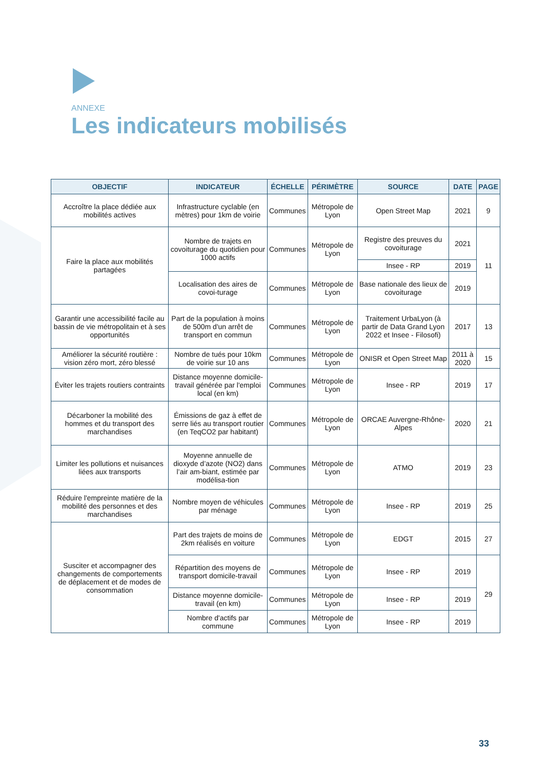ANNEXE
Les indicateurs mobilisés
| OBJECTIF | INDICATEUR | ÉCHELLE | PÉRIMÈTRE | SOURCE | DATE | PAGE |
| --- | --- | --- | --- | --- | --- | --- |
| Accroître la place dédiée aux mobilités actives | Infrastructure cyclable (en mètres) pour 1km de voirie | Communes | Métropole de Lyon | Open Street Map | 2021 | 9 |
| Faire la place aux mobilités partagées | Nombre de trajets en covoiturage du quotidien pour 1000 actifs | Communes | Métropole de Lyon | Registre des preuves du covoiturage | 2021 | 11 |
| | | | | Insee - RP | 2019 | |
| | Localisation des aires de covoi-turage | Communes | Métropole de Lyon | Base nationale des lieux de covoiturage | 2019 | |
| Garantir une accessibilité facile au bassin de vie métropolitain et à ses opportunités | Part de la population à moins de 500m d'un arrêt de transport en commun | Communes | Métropole de Lyon | Traitement UrbaLyon (à partir de Data Grand Lyon 2022 et Insee - Filosofi) | 2017 | 13 |
| Améliorer la sécurité routière : vision zéro mort, zéro blessé | Nombre de tués pour 10km de voirie sur 10 ans | Communes | Métropole de Lyon | ONISR et Open Street Map | 2011 à 2020 | 15 |
| Éviter les trajets routiers contraints | Distance moyenne domicile-travail générée par l'emploi local (en km) | Communes | Métropole de Lyon | Insee - RP | 2019 | 17 |
| Décarboner la mobilité des hommes et du transport des marchandises | Émissions de gaz à effet de serre liés au transport routier (en TeqCO2 par habitant) | Communes | Métropole de Lyon | ORCAE Auvergne-Rhône-Alpes | 2020 | 21 |
| Limiter les pollutions et nuisances liées aux transports | Moyenne annuelle de dioxyde d’azote (NO2) dans l’air am-biant, estimée par modélisa-tion | Communes | Métropole de Lyon | ATMO | 2019 | 23 |
| Réduire l'empreinte matière de la mobilité des personnes et des marchandises | Nombre moyen de véhicules par ménage | Communes | Métropole de Lyon | Insee - RP | 2019 | 25 |
| Susciter et accompagner des changements de comportements de déplacement et de modes de consommation | Part des trajets de moins de 2km réalisés en voiture | Communes | Métropole de Lyon | EDGT | 2015 | 27 |
| | Répartition des moyens de transport domicile-travail | Communes | Métropole de Lyon | Insee - RP | 2019 | 29 |
| | Distance moyenne domicile-travail (en km) | Communes | Métropole de Lyon | Insee - RP | 2019 | |
| | Nombre d'actifs par commune | Communes | Métropole de Lyon | Insee - RP | 2019 | |
33